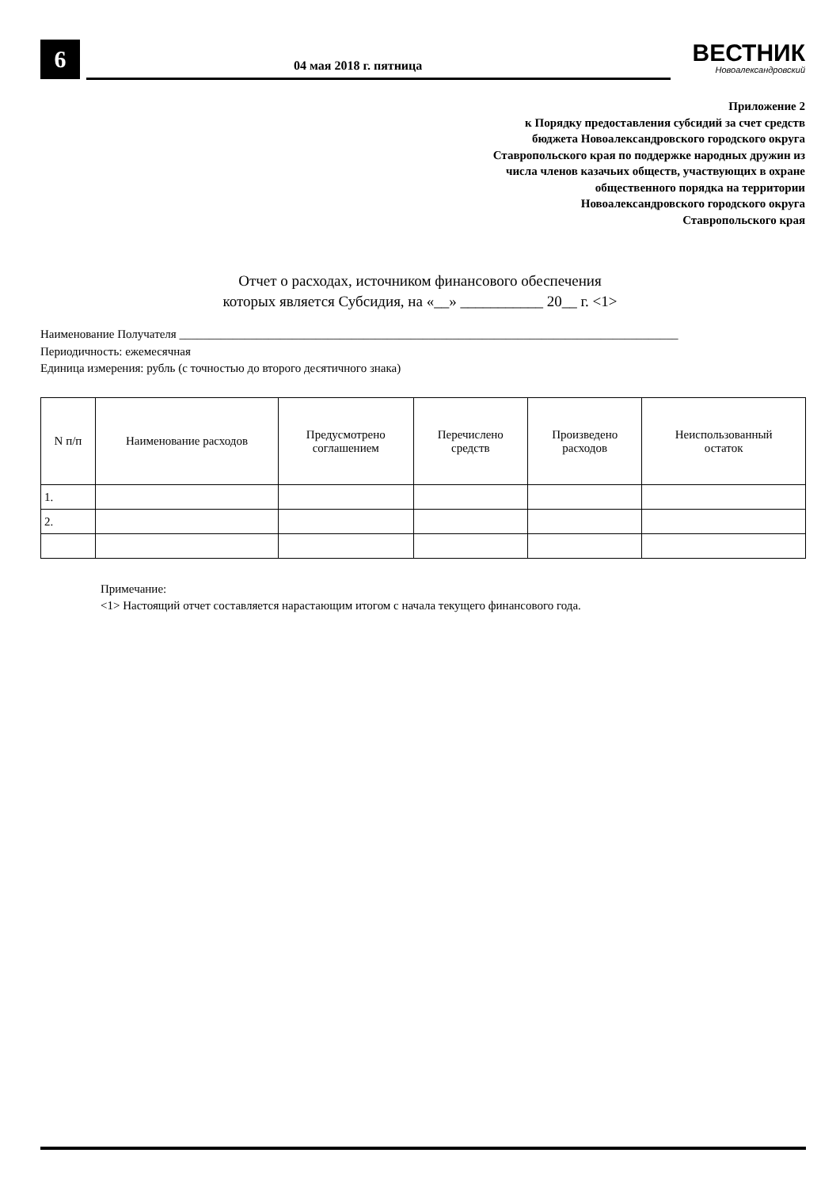6 04 мая 2018 г. пятница ВЕСТНИК
Новоалександровский
Приложение 2
к Порядку предоставления субсидий за счет средств
бюджета Новоалександровского городского округа
Ставропольского края по поддержке народных дружин из
числа членов казачьих обществ, участвующих в охране
общественного порядка на территории
Новоалександровского городского округа
Ставропольского края
Отчет о расходах, источником финансового обеспечения
которых является Субсидия, на «__» ___________ 20__ г. <1>
Наименование Получателя ____________________________________________________________________________________
Периодичность: ежемесячная
Единица измерения: рубль (с точностью до второго десятичного знака)
| N п/п | Наименование расходов | Предусмотрено соглашением | Перечислено средств | Произведено расходов | Неиспользованный остаток |
| --- | --- | --- | --- | --- | --- |
| 1. | | | | | |
| 2. | | | | | |
Примечание:
<1> Настоящий отчет составляется нарастающим итогом с начала текущего финансового года.